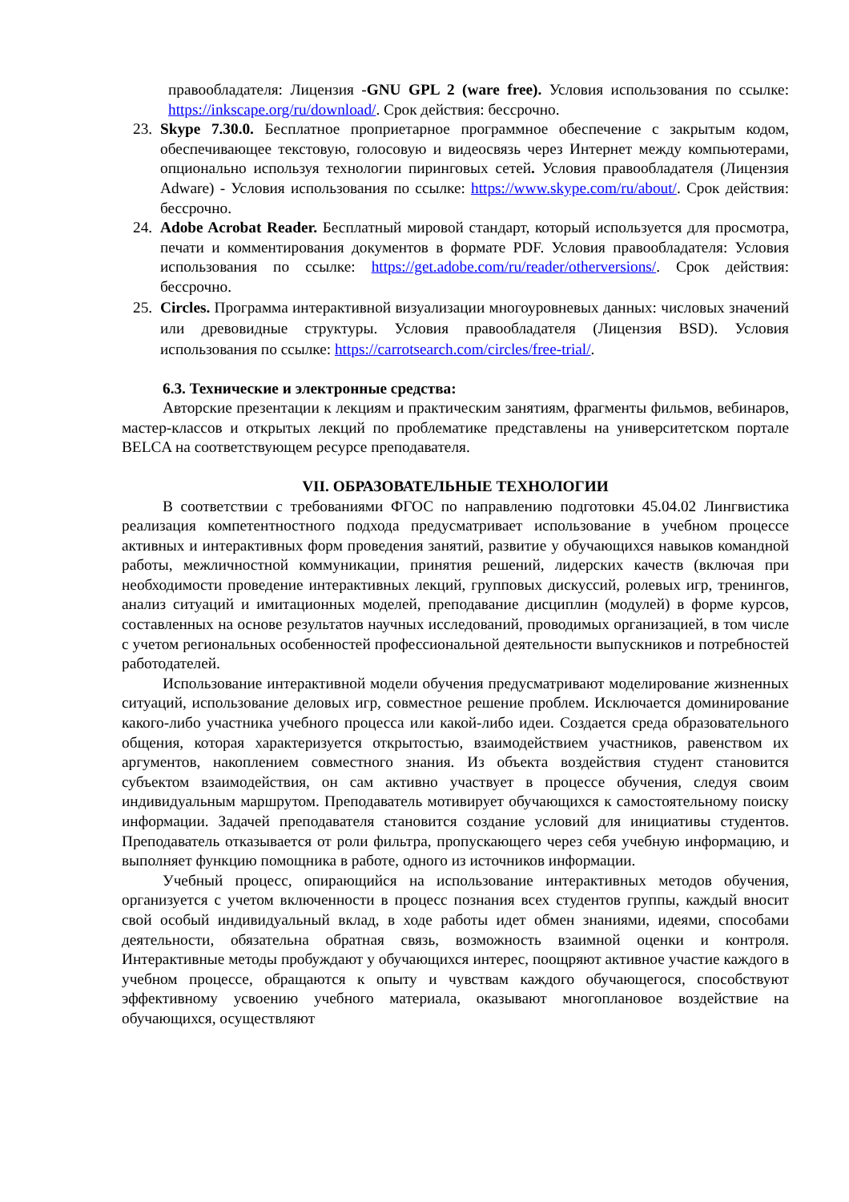правообладателя: Лицензия -GNU GPL 2 (ware free). Условия использования по ссылке: https://inkscape.org/ru/download/. Срок действия: бессрочно.
23. Skype 7.30.0. Бесплатное проприетарное программное обеспечение с закрытым кодом, обеспечивающее текстовую, голосовую и видеосвязь через Интернет между компьютерами, опционально используя технологии пиринговых сетей. Условия правообладателя (Лицензия Adware) - Условия использования по ссылке: https://www.skype.com/ru/about/. Срок действия: бессрочно.
24. Adobe Acrobat Reader. Бесплатный мировой стандарт, который используется для просмотра, печати и комментирования документов в формате PDF. Условия правообладателя: Условия использования по ссылке: https://get.adobe.com/ru/reader/otherversions/. Срок действия: бессрочно.
25. Circles. Программа интерактивной визуализации многоуровневых данных: числовых значений или древовидные структуры. Условия правообладателя (Лицензия BSD). Условия использования по ссылке: https://carrotsearch.com/circles/free-trial/.
6.3. Технические и электронные средства:
Авторские презентации к лекциям и практическим занятиям, фрагменты фильмов, вебинаров, мастер-классов и открытых лекций по проблематике представлены на университетском портале BELCA на соответствующем ресурсе преподавателя.
VII. ОБРАЗОВАТЕЛЬНЫЕ ТЕХНОЛОГИИ
В соответствии с требованиями ФГОС по направлению подготовки 45.04.02 Лингвистика реализация компетентностного подхода предусматривает использование в учебном процессе активных и интерактивных форм проведения занятий, развитие у обучающихся навыков командной работы, межличностной коммуникации, принятия решений, лидерских качеств (включая при необходимости проведение интерактивных лекций, групповых дискуссий, ролевых игр, тренингов, анализ ситуаций и имитационных моделей, преподавание дисциплин (модулей) в форме курсов, составленных на основе результатов научных исследований, проводимых организацией, в том числе с учетом региональных особенностей профессиональной деятельности выпускников и потребностей работодателей.
Использование интерактивной модели обучения предусматривают моделирование жизненных ситуаций, использование деловых игр, совместное решение проблем. Исключается доминирование какого-либо участника учебного процесса или какой-либо идеи. Создается среда образовательного общения, которая характеризуется открытостью, взаимодействием участников, равенством их аргументов, накоплением совместного знания. Из объекта воздействия студент становится субъектом взаимодействия, он сам активно участвует в процессе обучения, следуя своим индивидуальным маршрутом. Преподаватель мотивирует обучающихся к самостоятельному поиску информации. Задачей преподавателя становится создание условий для инициативы студентов. Преподаватель отказывается от роли фильтра, пропускающего через себя учебную информацию, и выполняет функцию помощника в работе, одного из источников информации.
Учебный процесс, опирающийся на использование интерактивных методов обучения, организуется с учетом включенности в процесс познания всех студентов группы, каждый вносит свой особый индивидуальный вклад, в ходе работы идет обмен знаниями, идеями, способами деятельности, обязательна обратная связь, возможность взаимной оценки и контроля. Интерактивные методы пробуждают у обучающихся интерес, поощряют активное участие каждого в учебном процессе, обращаются к опыту и чувствам каждого обучающегося, способствуют эффективному усвоению учебного материала, оказывают многоплановое воздействие на обучающихся, осуществляют